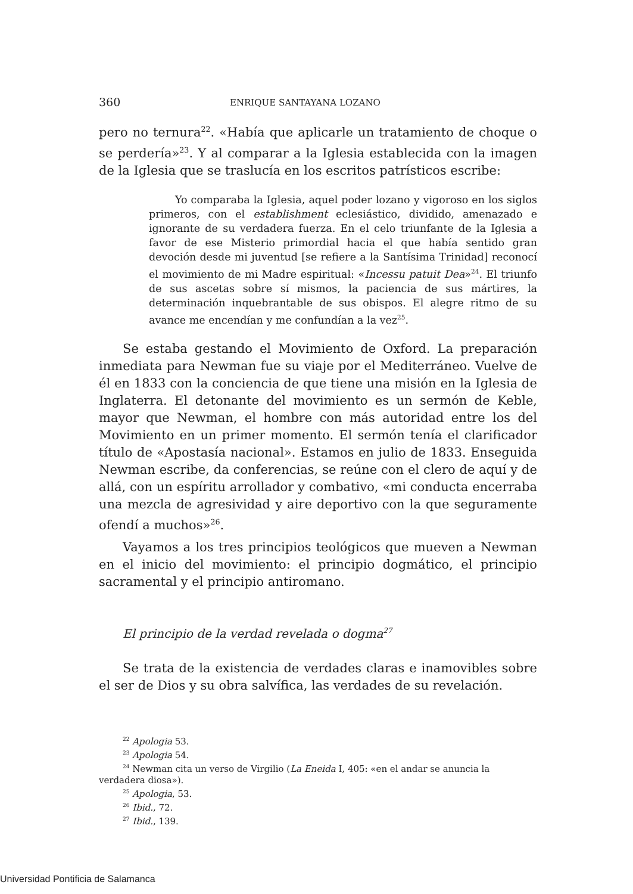360 ENRIQUE SANTAYANA LOZANO
pero no ternura<sup>22</sup>. «Había que aplicarle un tratamiento de choque o se perdería»<sup>23</sup>. Y al comparar a la Iglesia establecida con la imagen de la Iglesia que se traslucía en los escritos patrísticos escribe:
Yo comparaba la Iglesia, aquel poder lozano y vigoroso en los siglos primeros, con el establishment eclesiástico, dividido, amenazado e ignorante de su verdadera fuerza. En el celo triunfante de la Iglesia a favor de ese Misterio primordial hacia el que había sentido gran devoción desde mi juventud [se refiere a la Santísima Trinidad] reconocí el movimiento de mi Madre espiritual: «Incessu patuit Dea»<sup>24</sup>. El triunfo de sus ascetas sobre sí mismos, la paciencia de sus mártires, la determinación inquebrantable de sus obispos. El alegre ritmo de su avance me encendían y me confundían a la vez<sup>25</sup>.
Se estaba gestando el Movimiento de Oxford. La preparación inmediata para Newman fue su viaje por el Mediterráneo. Vuelve de él en 1833 con la conciencia de que tiene una misión en la Iglesia de Inglaterra. El detonante del movimiento es un sermón de Keble, mayor que Newman, el hombre con más autoridad entre los del Movimiento en un primer momento. El sermón tenía el clarificador título de «Apostasía nacional». Estamos en julio de 1833. Enseguida Newman escribe, da conferencias, se reúne con el clero de aquí y de allá, con un espíritu arrollador y combativo, «mi conducta encerraba una mezcla de agresividad y aire deportivo con la que seguramente ofendí a muchos»<sup>26</sup>.
Vayamos a los tres principios teológicos que mueven a Newman en el inicio del movimiento: el principio dogmático, el principio sacramental y el principio antiromano.
El principio de la verdad revelada o dogma<sup>27</sup>
Se trata de la existencia de verdades claras e inamovibles sobre el ser de Dios y su obra salvífica, las verdades de su revelación.
<sup>22</sup> Apologia 53.
<sup>23</sup> Apologia 54.
<sup>24</sup> Newman cita un verso de Virgilio (La Eneida I, 405: «en el andar se anuncia la verdadera diosa»).
<sup>25</sup> Apologia, 53.
<sup>26</sup> Ibid., 72.
<sup>27</sup> Ibid., 139.
Universidad Pontificia de Salamanca